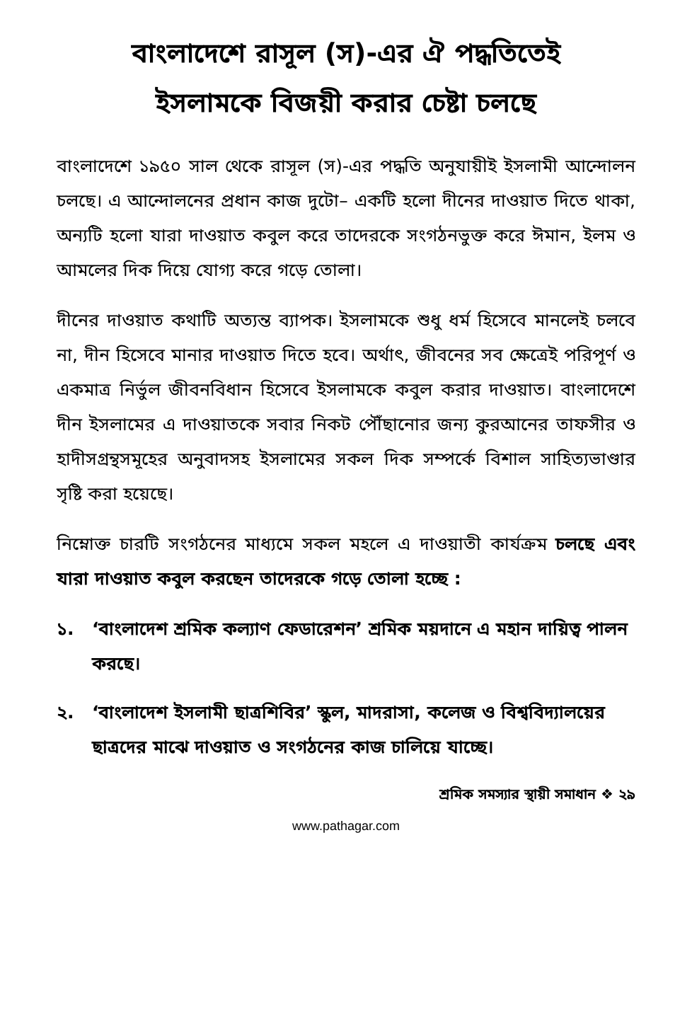বাংলাদেশে রাসূল (স)-এর ঐ পদ্ধতিতেই
ইসলামকে বিজয়ী করার চেষ্টা চলছে
বাংলাদেশে ১৯৫০ সাল থেকে রাসূল (স)-এর পদ্ধতি অনুযায়ীই ইসলামী আন্দোলন চলছে। এ আন্দোলনের প্রধান কাজ দুটো– একটি হলো দীনের দাওয়াত দিতে থাকা, অন্যটি হলো যারা দাওয়াত কবুল করে তাদেরকে সংগঠনভুক্ত করে ঈমান, ইলম ও আমলের দিক দিয়ে যোগ্য করে গড়ে তোলা।
দীনের দাওয়াত কথাটি অত্যন্ত ব্যাপক। ইসলামকে শুধু ধর্ম হিসেবে মানলেই চলবে না, দীন হিসেবে মানার দাওয়াত দিতে হবে। অর্থাৎ, জীবনের সব ক্ষেত্রেই পরিপূর্ণ ও একমাত্র নির্ভুল জীবনবিধান হিসেবে ইসলামকে কবুল করার দাওয়াত। বাংলাদেশে দীন ইসলামের এ দাওয়াতকে সবার নিকট পৌঁছানোর জন্য কুরআনের তাফসীর ও হাদীসগ্রন্থসমূহের অনুবাদসহ ইসলামের সকল দিক সম্পর্কে বিশাল সাহিত্যভাণ্ডার সৃষ্টি করা হয়েছে।
নিম্নোক্ত চারটি সংগঠনের মাধ্যমে সকল মহলে এ দাওয়াতী কার্যক্রম চলছে এবং যারা দাওয়াত কবুল করছেন তাদেরকে গড়ে তোলা হচ্ছে :
১. ‘বাংলাদেশ শ্রমিক কল্যাণ ফেডারেশন’ শ্রমিক ময়দানে এ মহান দায়িত্ব পালন করছে।
২. ‘বাংলাদেশ ইসলামী ছাত্রশিবির’ স্কুল, মাদরাসা, কলেজ ও বিশ্ববিদ্যালয়ের ছাত্রদের মাঝে দাওয়াত ও সংগঠনের কাজ চালিয়ে যাচ্ছে।
শ্রমিক সমস্যার স্থায়ী সমাধান ❖ ২৯
www.pathagar.com